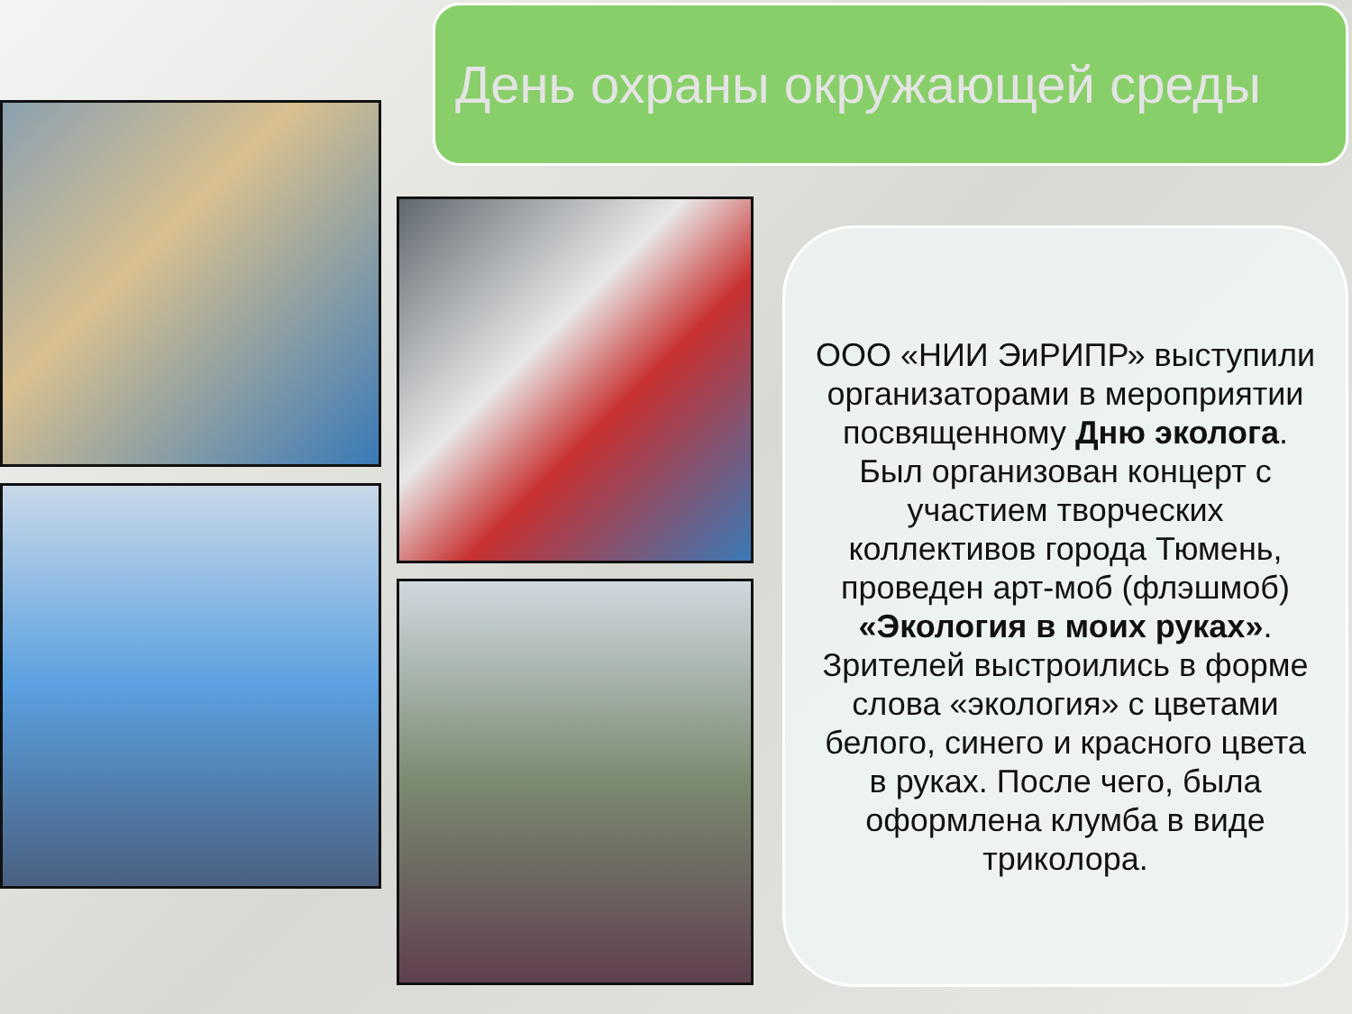День охраны окружающей среды
ООО «НИИ ЭиРИПР» выступили организаторами в мероприятии посвященному Дню эколога. Был организован концерт с участием творческих коллективов города Тюмень, проведен арт-моб (флэшмоб) «Экология в моих руках». Зрителей выстроились в форме слова «экология» с цветами белого, синего и красного цвета в руках. После чего, была оформлена клумба в виде триколора.